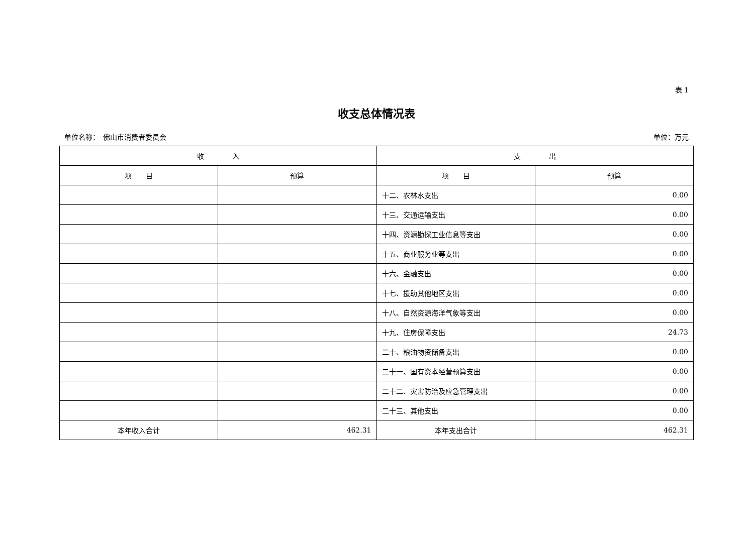表 1
收支总体情况表
单位名称：　佛山市消费者委员会 单位：万元
| 收 入 | | 支 出 | |
| --- | --- | --- | --- |
| 项 目 | 预算 | 项 目 | 预算 |
| | | 十二、农林水支出 | 0.00 |
| | | 十三、交通运输支出 | 0.00 |
| | | 十四、资源勘探工业信息等支出 | 0.00 |
| | | 十五、商业服务业等支出 | 0.00 |
| | | 十六、金融支出 | 0.00 |
| | | 十七、援助其他地区支出 | 0.00 |
| | | 十八、自然资源海洋气象等支出 | 0.00 |
| | | 十九、住房保障支出 | 24.73 |
| | | 二十、粮油物资储备支出 | 0.00 |
| | | 二十一、国有资本经营预算支出 | 0.00 |
| | | 二十二、灾害防治及应急管理支出 | 0.00 |
| | | 二十三、其他支出 | 0.00 |
| 本年收入合计 | 462.31 | 本年支出合计 | 462.31 |